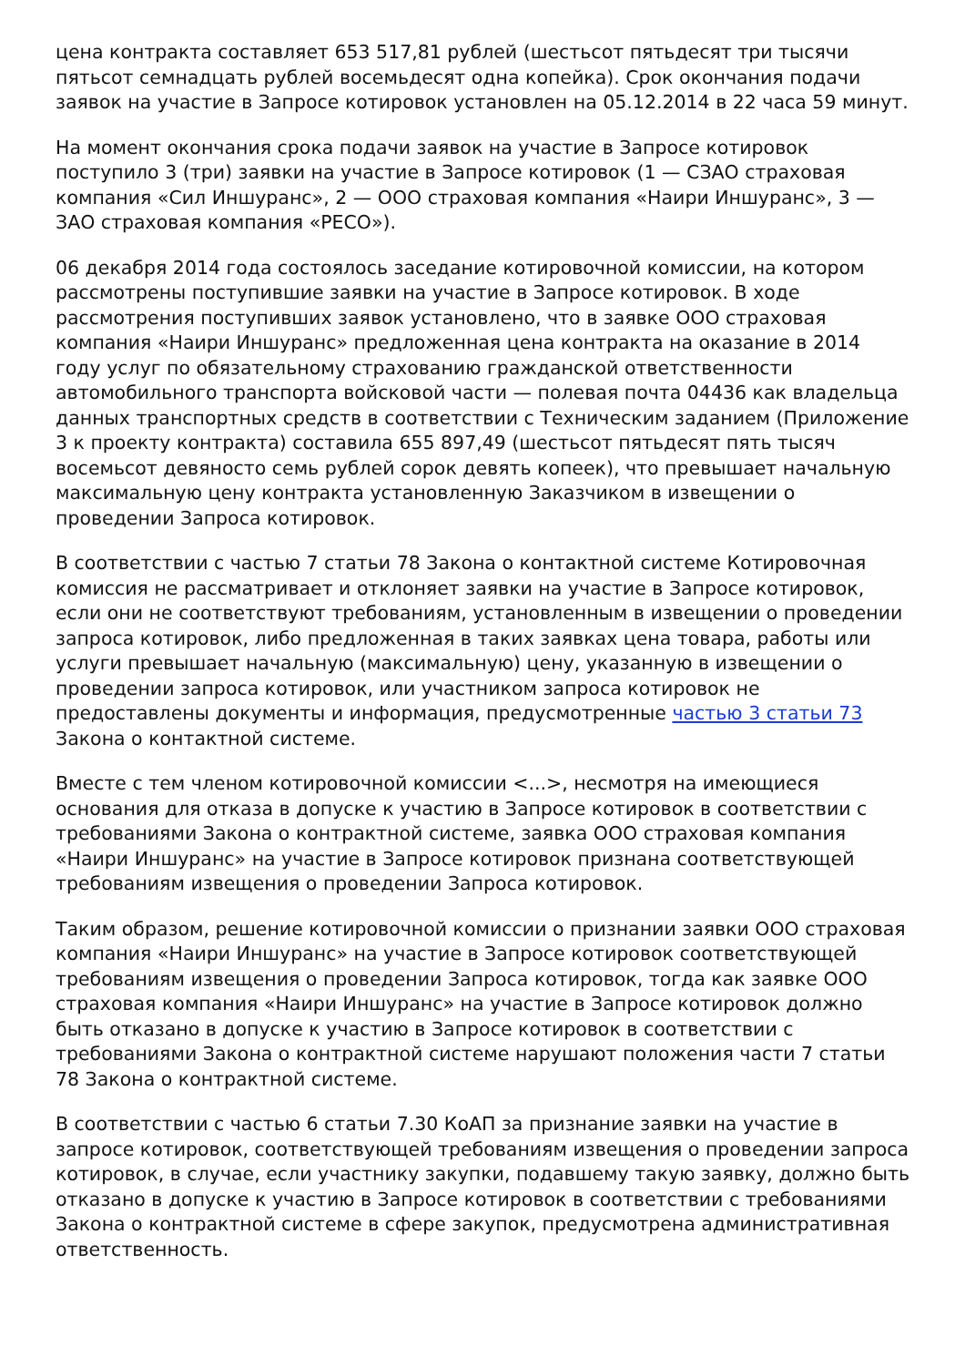цена контракта составляет 653 517,81 рублей (шестьсот пятьдесят три тысячи пятьсот семнадцать рублей восемьдесят одна копейка). Срок окончания подачи заявок на участие в Запросе котировок установлен на 05.12.2014 в 22 часа 59 минут.
На момент окончания срока подачи заявок на участие в Запросе котировок поступило 3 (три) заявки на участие в Запросе котировок (1 — СЗАО страховая компания «Сил Иншуранс», 2 — ООО страховая компания «Наири Иншуранс», 3 — ЗАО страховая компания «РЕСО»).
06 декабря 2014 года состоялось заседание котировочной комиссии, на котором рассмотрены поступившие заявки на участие в Запросе котировок. В ходе рассмотрения поступивших заявок установлено, что в заявке ООО страховая компания «Наири Иншуранс» предложенная цена контракта на оказание в 2014 году услуг по обязательному страхованию гражданской ответственности автомобильного транспорта войсковой части — полевая почта 04436 как владельца данных транспортных средств в соответствии с Техническим заданием (Приложение 3 к проекту контракта) составила 655 897,49 (шестьсот пятьдесят пять тысяч восемьсот девяносто семь рублей сорок девять копеек), что превышает начальную максимальную цену контракта установленную Заказчиком в извещении о проведении Запроса котировок.
В соответствии с частью 7 статьи 78 Закона о контактной системе Котировочная комиссия не рассматривает и отклоняет заявки на участие в Запросе котировок, если они не соответствуют требованиям, установленным в извещении о проведении запроса котировок, либо предложенная в таких заявках цена товара, работы или услуги превышает начальную (максимальную) цену, указанную в извещении о проведении запроса котировок, или участником запроса котировок не предоставлены документы и информация, предусмотренные частью 3 статьи 73 Закона о контактной системе.
Вместе с тем членом котировочной комиссии <...>, несмотря на имеющиеся основания для отказа в допуске к участию в Запросе котировок в соответствии с требованиями Закона о контрактной системе, заявка ООО страховая компания «Наири Иншуранс» на участие в Запросе котировок признана соответствующей требованиям извещения о проведении Запроса котировок.
Таким образом, решение котировочной комиссии о признании заявки ООО страховая компания «Наири Иншуранс» на участие в Запросе котировок соответствующей требованиям извещения о проведении Запроса котировок, тогда как заявке ООО страховая компания «Наири Иншуранс» на участие в Запросе котировок должно быть отказано в допуске к участию в Запросе котировок в соответствии с требованиями Закона о контрактной системе нарушают положения части 7 статьи 78 Закона о контрактной системе.
В соответствии с частью 6 статьи 7.30 КоАП за признание заявки на участие в запросе котировок, соответствующей требованиям извещения о проведении запроса котировок, в случае, если участнику закупки, подавшему такую заявку, должно быть отказано в допуске к участию в Запросе котировок в соответствии с требованиями Закона о контрактной системе в сфере закупок, предусмотрена административная ответственность.